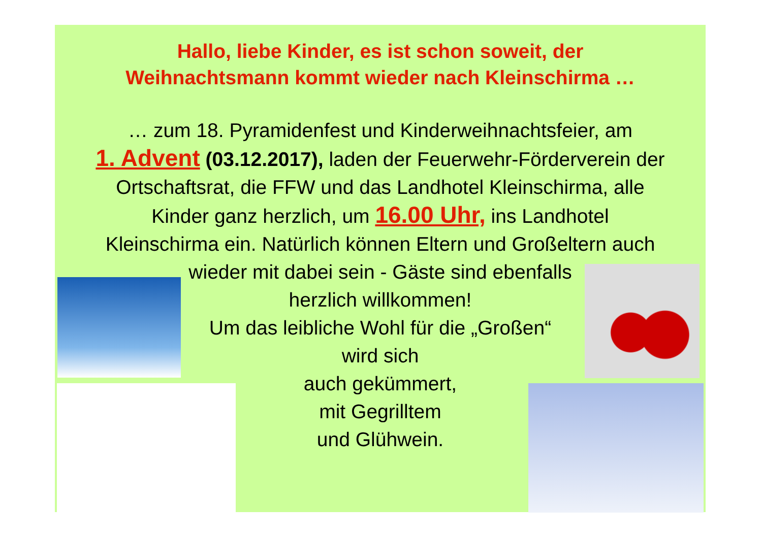Hallo, liebe Kinder, es ist schon soweit, der
Weihnachtsmann kommt wieder nach Kleinschirma …
… zum 18. Pyramidenfest und Kinderweihnachtsfeier, am
1. Advent (03.12.2017), laden der Feuerwehr-Förderverein der
Ortschaftsrat, die FFW und das Landhotel Kleinschirma, alle
Kinder ganz herzlich, um 16.00 Uhr, ins Landhotel
Kleinschirma ein. Natürlich können Eltern und Großeltern auch
wieder mit dabei sein - Gäste sind ebenfalls
herzlich willkommen!
Um das leibliche Wohl für die „Großen“
wird sich
auch gekümmert,
mit Gegrilltem
und Glühwein.